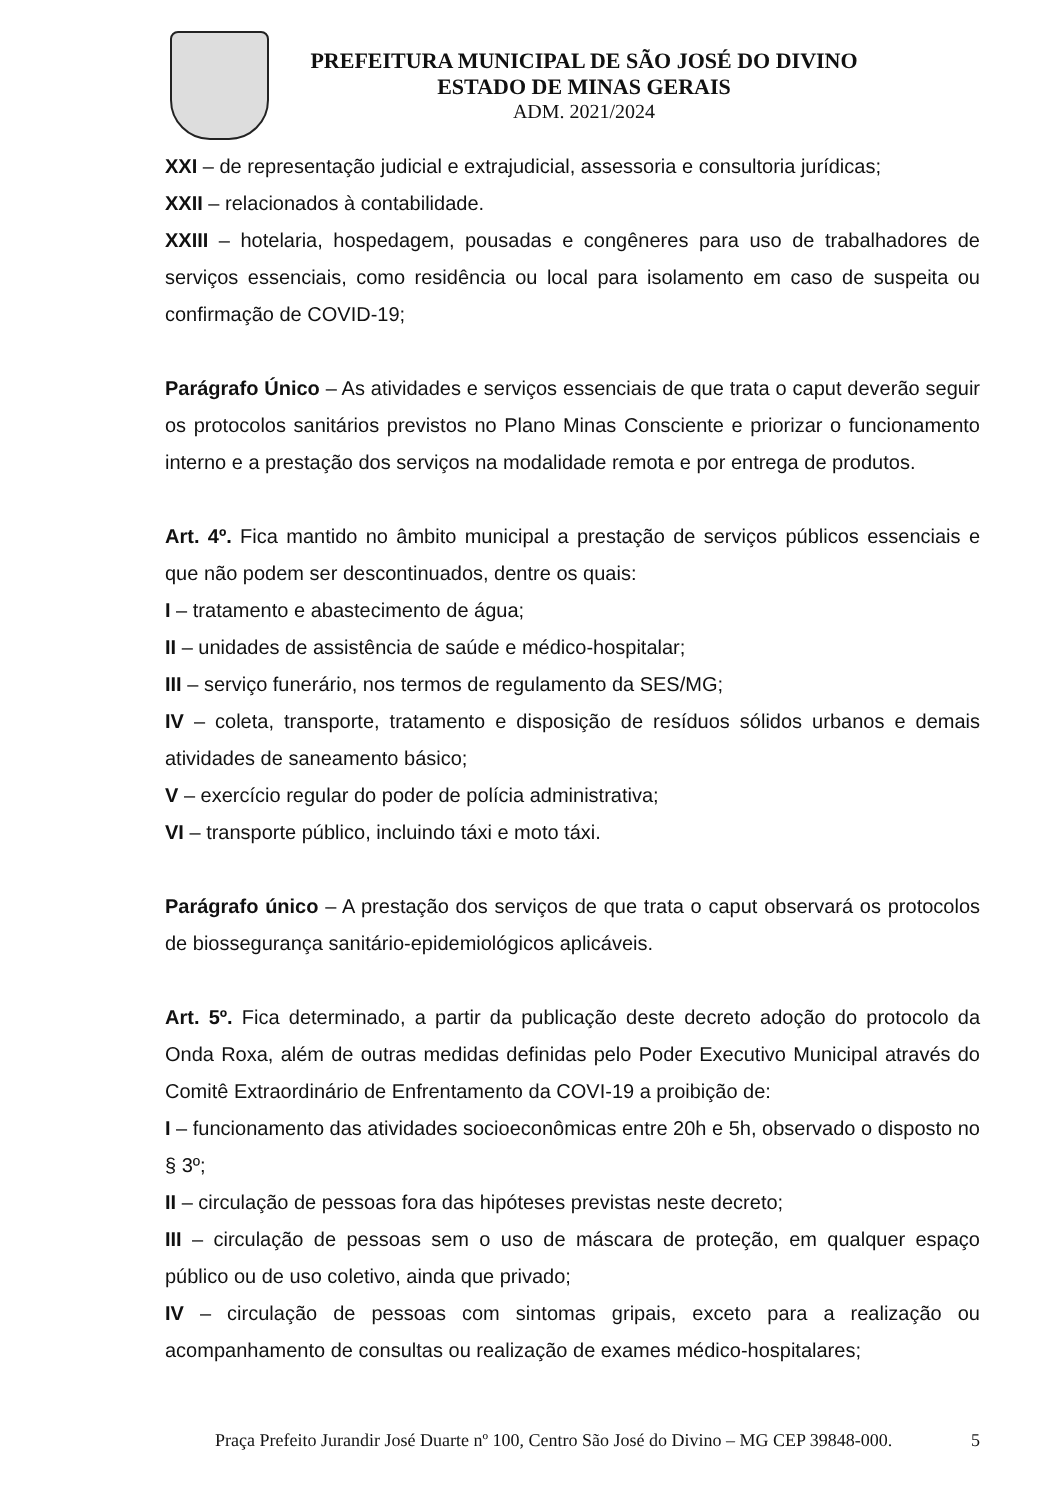PREFEITURA MUNICIPAL DE SÃO JOSÉ DO DIVINO
ESTADO DE MINAS GERAIS
ADM. 2021/2024
XXI – de representação judicial e extrajudicial, assessoria e consultoria jurídicas;
XXII – relacionados à contabilidade.
XXIII – hotelaria, hospedagem, pousadas e congêneres para uso de trabalhadores de serviços essenciais, como residência ou local para isolamento em caso de suspeita ou confirmação de COVID-19;
Parágrafo Único – As atividades e serviços essenciais de que trata o caput deverão seguir os protocolos sanitários previstos no Plano Minas Consciente e priorizar o funcionamento interno e a prestação dos serviços na modalidade remota e por entrega de produtos.
Art. 4º. Fica mantido no âmbito municipal a prestação de serviços públicos essenciais e que não podem ser descontinuados, dentre os quais:
I – tratamento e abastecimento de água;
II – unidades de assistência de saúde e médico-hospitalar;
III – serviço funerário, nos termos de regulamento da SES/MG;
IV – coleta, transporte, tratamento e disposição de resíduos sólidos urbanos e demais atividades de saneamento básico;
V – exercício regular do poder de polícia administrativa;
VI – transporte público, incluindo táxi e moto táxi.
Parágrafo único – A prestação dos serviços de que trata o caput observará os protocolos de biossegurança sanitário-epidemiológicos aplicáveis.
Art. 5º. Fica determinado, a partir da publicação deste decreto adoção do protocolo da Onda Roxa, além de outras medidas definidas pelo Poder Executivo Municipal através do Comitê Extraordinário de Enfrentamento da COVI-19 a proibição de:
I – funcionamento das atividades socioeconômicas entre 20h e 5h, observado o disposto no § 3º;
II – circulação de pessoas fora das hipóteses previstas neste decreto;
III – circulação de pessoas sem o uso de máscara de proteção, em qualquer espaço público ou de uso coletivo, ainda que privado;
IV – circulação de pessoas com sintomas gripais, exceto para a realização ou acompanhamento de consultas ou realização de exames médico-hospitalares;
Praça Prefeito Jurandir José Duarte nº 100, Centro São José do Divino – MG CEP 39848-000. 5